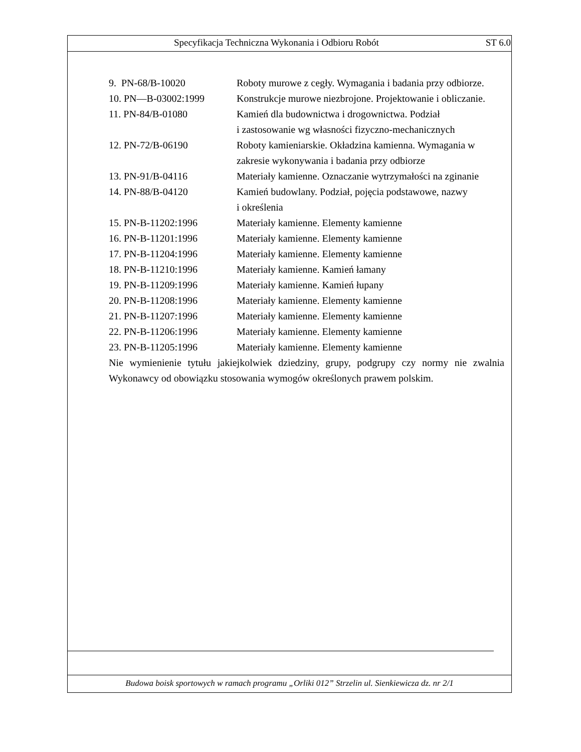Specyfikacja Techniczna Wykonania i Odbioru Robót ST 6.0
| 9. PN-68/B-10020 | Roboty murowe z cegły. Wymagania i badania przy odbiorze. |
| 10. PN—B-03002:1999 | Konstrukcje murowe niezbrojone. Projektowanie i obliczanie. |
| 11. PN-84/B-01080 | Kamień dla budownictwa i drogownictwa. Podział i zastosowanie wg własności fizyczno-mechanicznych |
| 12. PN-72/B-06190 | Roboty kamieniarskie. Okładzina kamienna. Wymagania w zakresie wykonywania i badania przy odbiorze |
| 13. PN-91/B-04116 | Materiały kamienne. Oznaczanie wytrzymałości na zginanie |
| 14. PN-88/B-04120 | Kamień budowlany. Podział, pojęcia podstawowe, nazwy i określenia |
| 15. PN-B-11202:1996 | Materiały kamienne. Elementy kamienne |
| 16. PN-B-11201:1996 | Materiały kamienne. Elementy kamienne |
| 17. PN-B-11204:1996 | Materiały kamienne. Elementy kamienne |
| 18. PN-B-11210:1996 | Materiały kamienne. Kamień łamany |
| 19. PN-B-11209:1996 | Materiały kamienne. Kamień łupany |
| 20. PN-B-11208:1996 | Materiały kamienne. Elementy kamienne |
| 21. PN-B-11207:1996 | Materiały kamienne. Elementy kamienne |
| 22. PN-B-11206:1996 | Materiały kamienne. Elementy kamienne |
| 23. PN-B-11205:1996 | Materiały kamienne. Elementy kamienne |
Nie wymienienie tytułu jakiejkolwiek dziedziny, grupy, podgrupy czy normy nie zwalnia Wykonawcy od obowiązku stosowania wymogów określonych prawem polskim.
Budowa boisk sportowych w ramach programu „Orliki 012” Strzelin ul. Sienkiewicza dz. nr 2/1